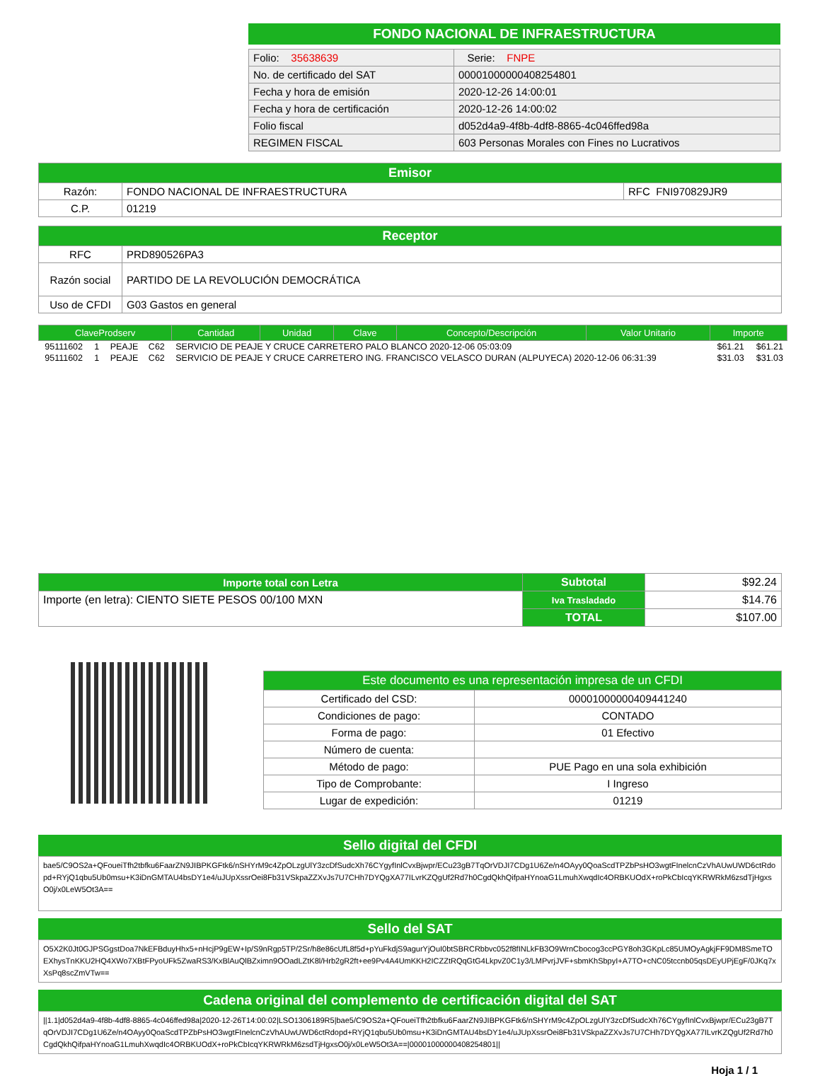FONDO NACIONAL DE INFRAESTRUCTURA
| Folio: 35638639 | Serie: FNPE |
| No. de certificado del SAT | 00001000000408254801 |
| Fecha y hora de emisión | 2020-12-26 14:00:01 |
| Fecha y hora de certificación | 2020-12-26 14:00:02 |
| Folio fiscal | d052d4a9-4f8b-4df8-8865-4c046ffed98a |
| REGIMEN FISCAL | 603 Personas Morales con Fines no Lucrativos |
| Emisor | | |
| --- | --- | --- |
| Razón: | FONDO NACIONAL DE INFRAESTRUCTURA | RFC FNI970829JR9 |
| C.P. | 01219 | |
| Receptor | |
| --- | --- |
| RFC | PRD890526PA3 |
| Razón social | PARTIDO DE LA REVOLUCIÓN DEMOCRÁTICA |
| Uso de CFDI | G03 Gastos en general |
| ClaveProdserv | Cantidad | Unidad | Clave | Concepto/Descripción | Valor Unitario | Importe |
| --- | --- | --- | --- | --- | --- | --- |
| 95111602 | 1 | PEAJE | C62 | SERVICIO DE PEAJE Y CRUCE CARRETERO PALO BLANCO 2020-12-06 05:03:09 | $61.21 | $61.21 |
| 95111602 | 1 | PEAJE | C62 | SERVICIO DE PEAJE Y CRUCE CARRETERO ING. FRANCISCO VELASCO DURAN (ALPUYECA) 2020-12-06 06:31:39 | $31.03 | $31.03 |
| Importe total con Letra | Subtotal | $92.24 |
| Importe (en letra): CIENTO SIETE PESOS 00/100 MXN | Iva Trasladado | $14.76 |
| | TOTAL | $107.00 |
| Este documento es una representación impresa de un CFDI | |
| --- | --- |
| Certificado del CSD: | 00001000000409441240 |
| Condiciones de pago: | CONTADO |
| Forma de pago: | 01 Efectivo |
| Número de cuenta: | |
| Método de pago: | PUE Pago en una sola exhibición |
| Tipo de Comprobante: | I Ingreso |
| Lugar de expedición: | 01219 |
Sello digital del CFDI
bae5/C9OS2a+QFoueiTfh2tbfku6FaarZN9JIBPKGFtk6/nSHYrM9c4ZpOLzgUlY3zcDfSudcXh76CYgyfInlCvxBjwpr/ECu23gB7TqOrVDJI7CDg1U6Ze/n4OAyy0QoaScdTPZbPsHO3wgtFInelcnCzVhAUwUWD6ctRdopd+RYjQ1qbu5Ub0msu+K3iDnGMTAU4bsDY1e4/uJUpXssrOei8Fb31VSkpaZZXvJs7U7CHh7DYQgXA77ILvrKZQgUf2Rd7h0CgdQkhQifpaHYnoaG1LmuhXwqdIc4ORBKUOdX+roPkCbIcqYKRWRkM6zsdTjHgxsO0j/x0LeW5Ot3A==
Sello del SAT
O5X2K0Jt0GJPSGgstDoa7NkEFBduyHhx5+nHcjP9gEW+Ip/S9nRgp5TP/2Sr/h8e86cUfL8f5d+pYuFkdjS9agurYjOuI0btSBRCRbbvc052f8fINLkFB3O9WrnCbocog3ccPGY8oh3GKpLc85UMOyAgkjFF9DM8SmeTOEXhysTnKKU2HQ4XWo7XBtFPyoUFk5ZwaRS3/KxBlAuQlBZximn9OOadLZtK8l/Hrb2gR2ft+ee9Pv4A4UmKKH2ICZZtRQqGtG4LkpvZ0C1y3/LMPvrjJVF+sbmKhSbpyI+A7TO+cNC05tccnb05qsDEyUPjEgF/0JKq7xXsPq8scZmVTw==
Cadena original del complemento de certificación digital del SAT
||1.1|d052d4a9-4f8b-4df8-8865-4c046ffed98a|2020-12-26T14:00:02|LSO1306189R5|bae5/C9OS2a+QFoueiTfh2tbfku6FaarZN9JIBPKGFtk6/nSHYrM9c4ZpOLzgUlY3zcDfSudcXh76CYgyfInlCvxBjwpr/ECu23gB7TqOrVDJI7CDg1U6Ze/n4OAyy0QoaScdTPZbPsHO3wgtFInelcnCzVhAUwUWD6ctRdopd+RYjQ1qbu5Ub0msu+K3iDnGMTAU4bsDY1e4/uJUpXssrOei8Fb31VSkpaZZXvJs7U7CHh7DYQgXA77ILvrKZQgUf2Rd7h0CgdQkhQifpaHYnoaG1LmuhXwqdIc4ORBKUOdX+roPkCbIcqYKRWRkM6zsdTjHgxsO0j/x0LeW5Ot3A==|00001000000408254801||
Hoja 1 / 1